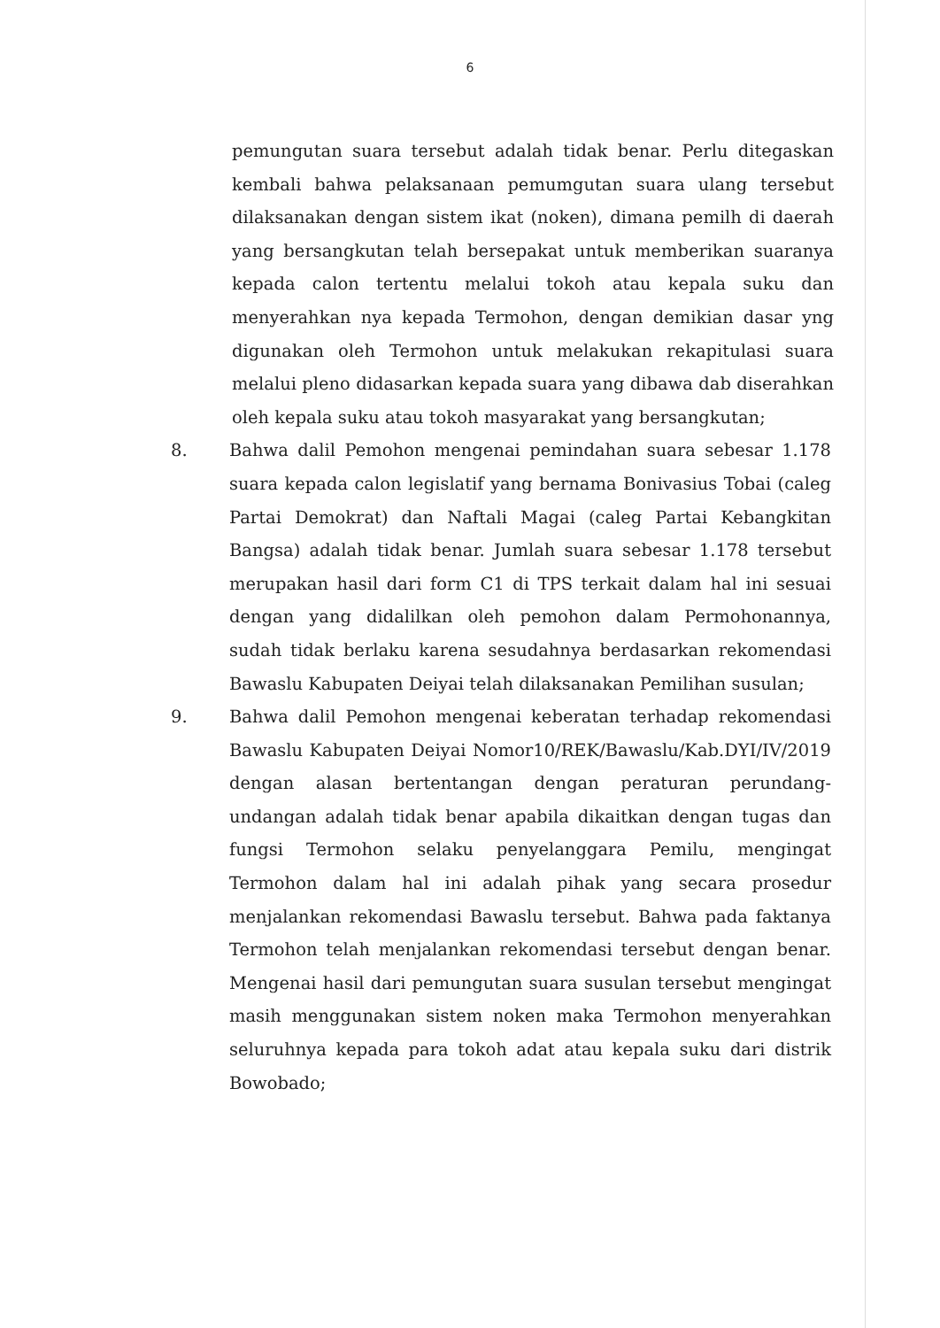6
pemungutan suara tersebut adalah tidak benar. Perlu ditegaskan kembali bahwa pelaksanaan pemumgutan suara ulang tersebut dilaksanakan dengan sistem ikat (noken), dimana pemilh di daerah yang bersangkutan telah bersepakat untuk memberikan suaranya kepada calon tertentu melalui tokoh atau kepala suku dan menyerahkan nya kepada Termohon, dengan demikian dasar yng digunakan oleh Termohon untuk melakukan rekapitulasi suara melalui pleno didasarkan kepada suara yang dibawa dab diserahkan oleh kepala suku atau tokoh masyarakat yang bersangkutan;
8. Bahwa dalil Pemohon mengenai pemindahan suara sebesar 1.178 suara kepada calon legislatif yang bernama Bonivasius Tobai (caleg Partai Demokrat) dan Naftali Magai (caleg Partai Kebangkitan Bangsa) adalah tidak benar. Jumlah suara sebesar 1.178 tersebut merupakan hasil dari form C1 di TPS terkait dalam hal ini sesuai dengan yang didalilkan oleh pemohon dalam Permohonannya, sudah tidak berlaku karena sesudahnya berdasarkan rekomendasi Bawaslu Kabupaten Deiyai telah dilaksanakan Pemilihan susulan;
9. Bahwa dalil Pemohon mengenai keberatan terhadap rekomendasi Bawaslu Kabupaten Deiyai Nomor10/REK/Bawaslu/Kab.DYI/IV/2019 dengan alasan bertentangan dengan peraturan perundang-undangan adalah tidak benar apabila dikaitkan dengan tugas dan fungsi Termohon selaku penyelanggara Pemilu, mengingat Termohon dalam hal ini adalah pihak yang secara prosedur menjalankan rekomendasi Bawaslu tersebut. Bahwa pada faktanya Termohon telah menjalankan rekomendasi tersebut dengan benar. Mengenai hasil dari pemungutan suara susulan tersebut mengingat masih menggunakan sistem noken maka Termohon menyerahkan seluruhnya kepada para tokoh adat atau kepala suku dari distrik Bowobado;